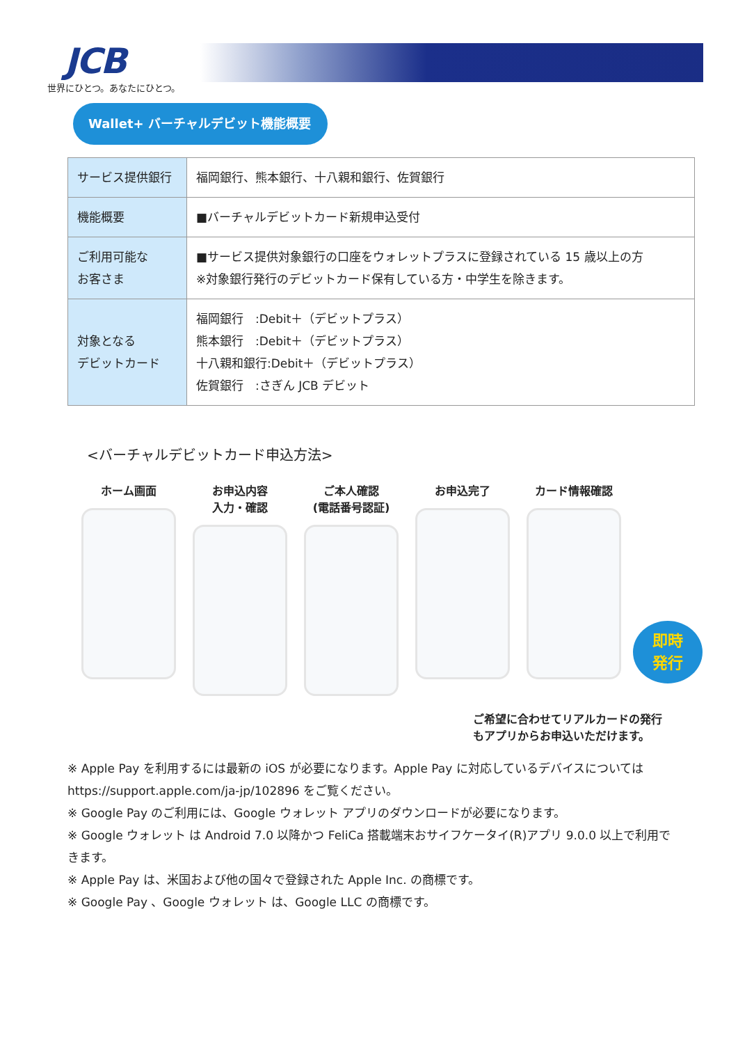JCB
世界にひとつ。あなたにひとつ。
Wallet+ バーチャルデビット機能概要
| サービス提供銀行 | 福岡銀行、熊本銀行、十八親和銀行、佐賀銀行 |
| 機能概要 | ■バーチャルデビットカード新規申込受付 |
| ご利用可能な お客さま | ■サービス提供対象銀行の口座をウォレットプラスに登録されている 15 歳以上の方 ※対象銀行発行のデビットカード保有している方・中学生を除きます。 |
| 対象となる デビットカード | 福岡銀行 :Debit＋（デビットプラス） 熊本銀行 :Debit＋（デビットプラス） 十八親和銀行:Debit＋（デビットプラス） 佐賀銀行 :さぎん JCB デビット |
<バーチャルデビットカード申込方法>
ホーム画面 お申込内容
入力・確認
ご本人確認
(電話番号認証)
お申込完了 カード情報確認
即時
発行
ご希望に合わせてリアルカードの発行
もアプリからお申込いただけます。
※ Apple Pay を利用するには最新の iOS が必要になります。Apple Pay に対応しているデバイスについては https://support.apple.com/ja-jp/102896 をご覧ください。
※ Google Pay のご利用には、Google ウォレット アプリのダウンロードが必要になります。
※ Google ウォレット は Android 7.0 以降かつ FeliCa 搭載端末おサイフケータイ(R)アプリ 9.0.0 以上で利用できます。
※ Apple Pay は、米国および他の国々で登録された Apple Inc. の商標です。
※ Google Pay 、Google ウォレット は、Google LLC の商標です。